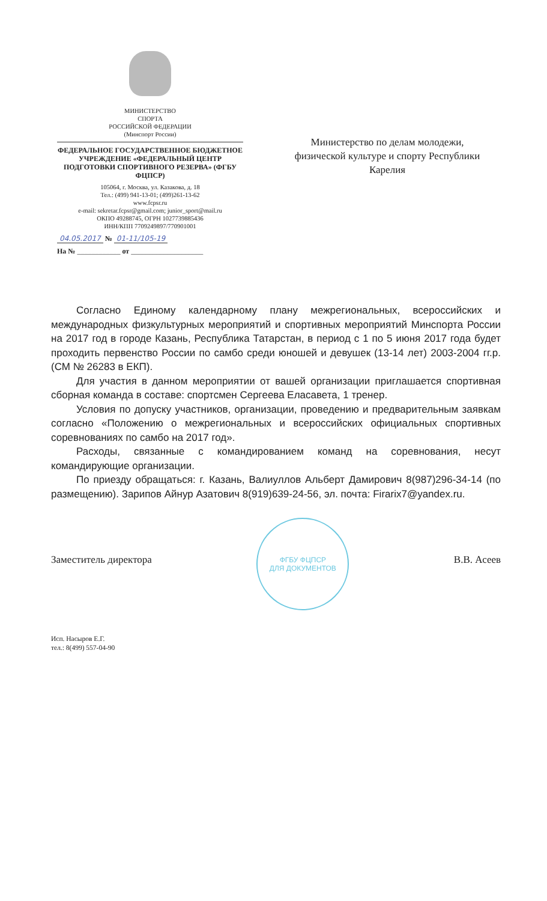МИНИСТЕРСТВО
СПОРТА
РОССИЙСКОЙ ФЕДЕРАЦИИ
(Минспорт России)
ФЕДЕРАЛЬНОЕ ГОСУДАРСТВЕННОЕ БЮДЖЕТНОЕ УЧРЕЖДЕНИЕ «ФЕДЕРАЛЬНЫЙ ЦЕНТР ПОДГОТОВКИ СПОРТИВНОГО РЕЗЕРВА» (ФГБУ ФЦПСР)
105064, г. Москва, ул. Казакова, д. 18
Тел.: (499) 941-13-01; (499)261-13-62
www.fcpsr.ru
e-mail: sekretar.fcpsr@gmail.com; junior_sport@mail.ru
ОКПО 49288745, ОГРН 1027739885436
ИНН/КПП 7709249897/770901001
04.05.2017 № 01-11/105-19
На № ____________ от ____________________
Министерство по делам молодежи, физической культуре и спорту Республики Карелия
Согласно Единому календарному плану межрегиональных, всероссийских и международных физкультурных мероприятий и спортивных мероприятий Минспорта России на 2017 год в городе Казань, Республика Татарстан, в период с 1 по 5 июня 2017 года будет проходить первенство России по самбо среди юношей и девушек (13-14 лет) 2003-2004 гг.р. (СМ № 26283 в ЕКП).
Для участия в данном мероприятии от вашей организации приглашается спортивная сборная команда в составе: спортсмен Сергеева Еласавета, 1 тренер.
Условия по допуску участников, организации, проведению и предварительным заявкам согласно «Положению о межрегиональных и всероссийских официальных спортивных соревнованиях по самбо на 2017 год».
Расходы, связанные с командированием команд на соревнования, несут командирующие организации.
По приезду обращаться: г. Казань, Валиуллов Альберт Дамирович 8(987)296-34-14 (по размещению). Зарипов Айнур Азатович 8(919)639-24-56, эл. почта: Firarix7@yandex.ru.
Заместитель директора
ФГБУ ФЦПСР
ДЛЯ ДОКУМЕНТОВ
В.В. Асеев
Исп. Насыров Е.Г.
тел.: 8(499) 557-04-90